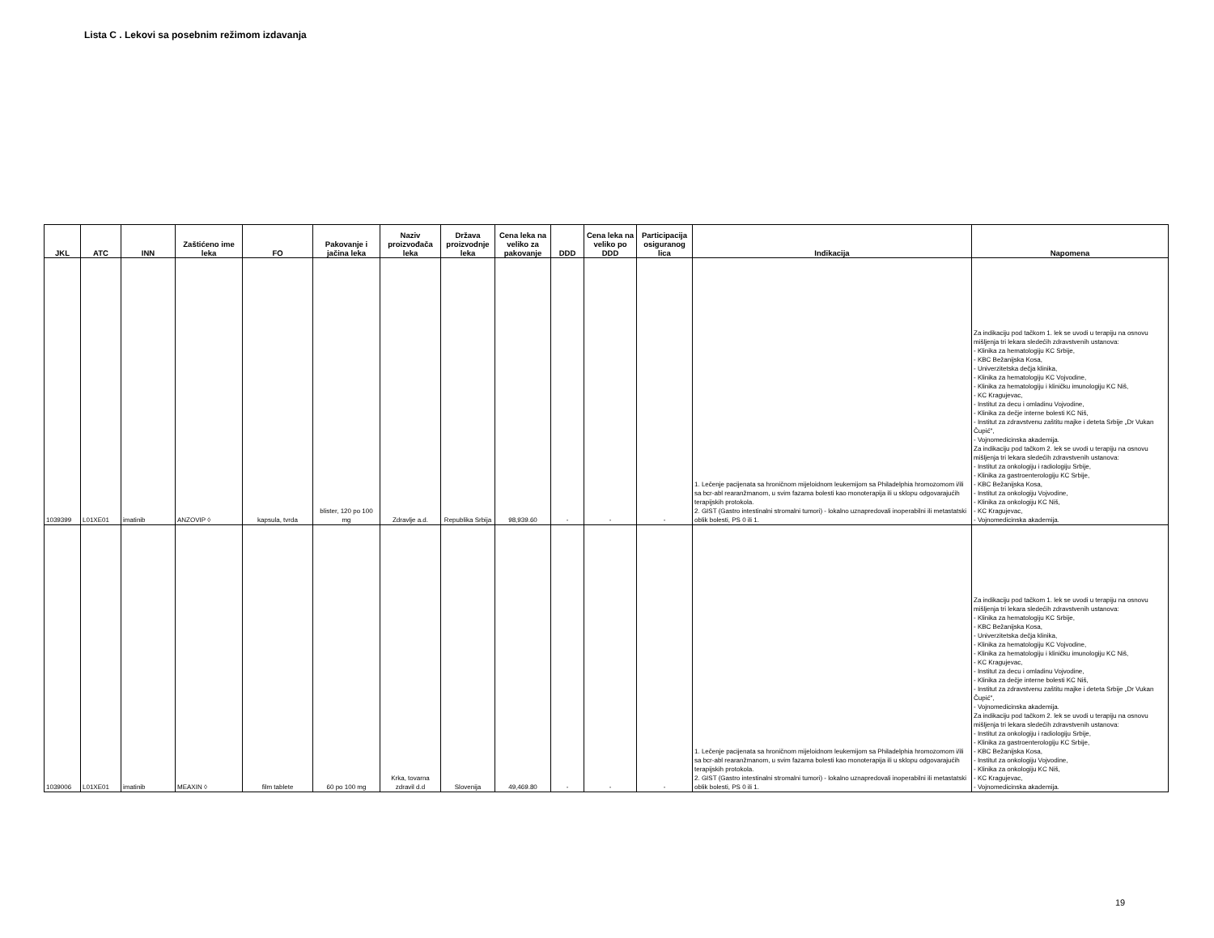Lista C . Lekovi sa posebnim režimom izdavanja
| JKL | ATC | INN | Zaštićeno ime leka | FO | Pakovanje i jačina leka | Naziv proizvođača leka | Država proizvodnje leka | Cena leka na veliko za pakovanje | DDD | Cena leka na veliko po DDD | Participacija osiguranog lica | Indikacija | Napomena |
| --- | --- | --- | --- | --- | --- | --- | --- | --- | --- | --- | --- | --- | --- |
| 1039399 | L01XE01 | imatinib | ANZOVIP ◊ | kapsula, tvrda | blister, 120 po 100 mg | Zdravlje a.d. | Republika Srbija | 98,939.60 | - | - | - | 1. Lečenje pacijenata sa hroničnom mijeloidnom leukemijom sa Philadelphia hromozomom i/ili sa bcr-abl rearanžmanom, u svim fazama bolesti kao monoterapija ili u sklopu odgovarajućih terapijskih protokola. 2. GIST (Gastro intestinalni stromalni tumori) - lokalno uznapredovali inoperabilni ili metastatski oblik bolesti, PS 0 ili 1. | Za indikaciju pod tačkom 1. lek se uvodi u terapiju na osnovu mišljenja tri lekara sledećih zdravstvenih ustanova: - Klinika za hematologiju KC Srbije, - KBC Bežanijska Kosa, - Univerzitetska dečja klinika, - Klinika za hematologiju KC Vojvodine, - Klinika za hematologiju i kliničku imunologiju KC Niš, - KC Kragujevac, - Institut za decu i omladinu Vojvodine, - Klinika za dečje interne bolesti KC Niš, - Institut za zdravstvenu zaštitu majke i deteta Srbije „Dr Vukan Čupić", - Vojnomedicinska akademija. Za indikaciju pod tačkom 2. lek se uvodi u terapiju na osnovu mišljenja tri lekara sledećih zdravstvenih ustanova: - Institut za onkologiju i radiologiju Srbije, - Klinika za gastroenterologiju KC Srbije, - KBC Bežanijska Kosa, - Institut za onkologiju Vojvodine, - Klinika za onkologiju KC Niš, - KC Kragujevac, - Vojnomedicinska akademija. |
| 1039006 | L01XE01 | imatinib | MEAXIN ◊ | film tablete | 60 po 100 mg | Krka, tovarna zdravil d.d | Slovenija | 49,469.80 | - | - | - | 1. Lečenje pacijenata sa hroničnom mijeloidnom leukemijom sa Philadelphia hromozomom i/ili sa bcr-abl rearanžmanom, u svim fazama bolesti kao monoterapija ili u sklopu odgovarajućih terapijskih protokola. 2. GIST (Gastro intestinalni stromalni tumori) - lokalno uznapredovali inoperabilni ili metastatski oblik bolesti, PS 0 ili 1. | Za indikaciju pod tačkom 1. lek se uvodi u terapiju na osnovu mišljenja tri lekara sledećih zdravstvenih ustanova: - Klinika za hematologiju KC Srbije, - KBC Bežanijska Kosa, - Univerzitetska dečja klinika, - Klinika za hematologiju KC Vojvodine, - Klinika za hematologiju i kliničku imunologiju KC Niš, - KC Kragujevac, - Institut za decu i omladinu Vojvodine, - Klinika za dečje interne bolesti KC Niš, - Institut za zdravstvenu zaštitu majke i deteta Srbije „Dr Vukan Čupić", - Vojnomedicinska akademija. Za indikaciju pod tačkom 2. lek se uvodi u terapiju na osnovu mišljenja tri lekara sledećih zdravstvenih ustanova: - Institut za onkologiju i radiologiju Srbije, - Klinika za gastroenterologiju KC Srbije, - KBC Bežanijska Kosa, - Institut za onkologiju Vojvodine, - Klinika za onkologiju KC Niš, - KC Kragujevac, - Vojnomedicinska akademija. |
19